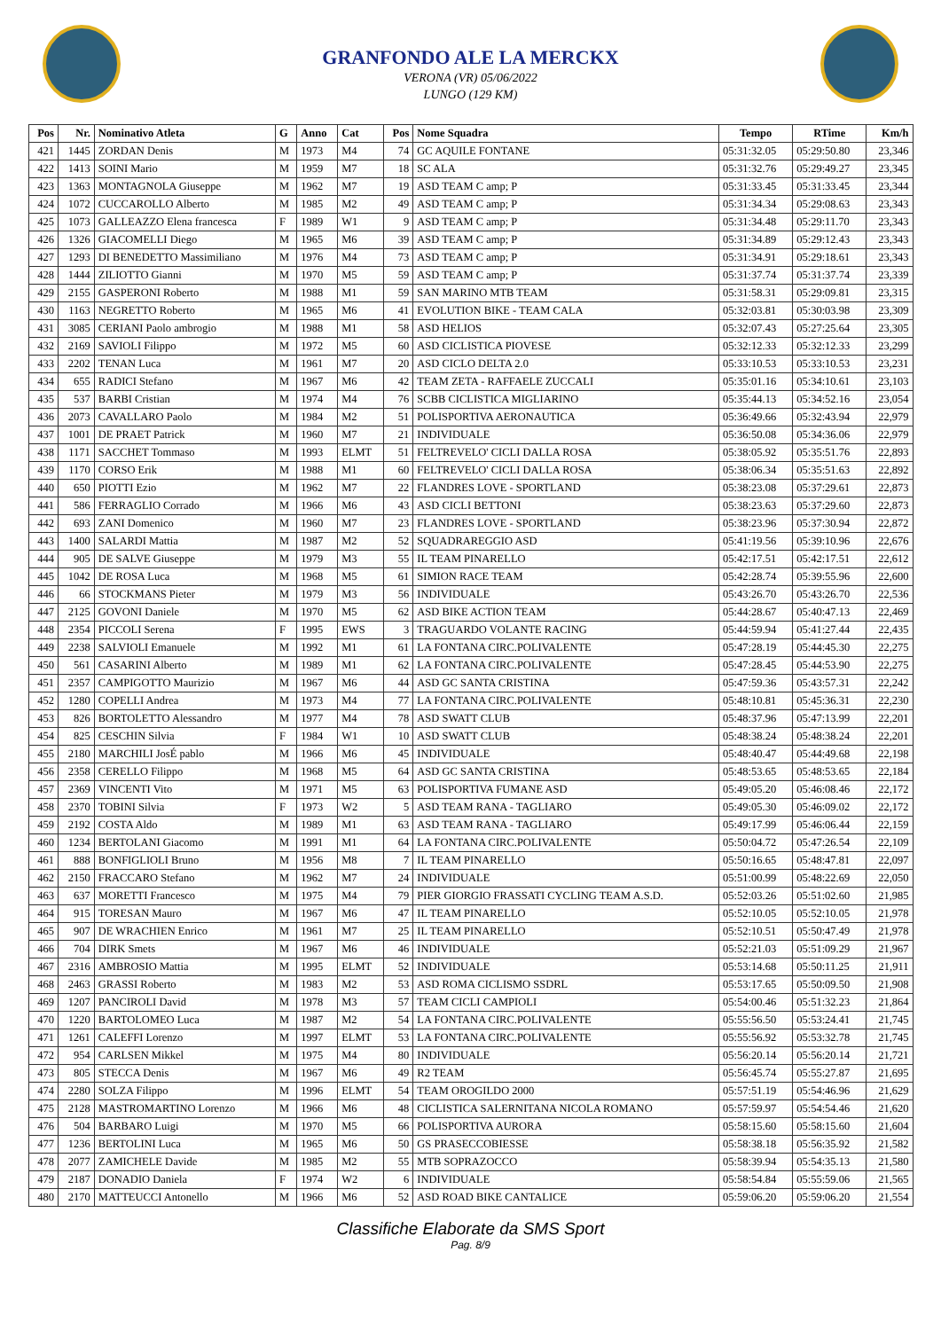GRANFONDO ALE LA MERCKX
VERONA (VR) 05/06/2022
LUNGO (129 KM)
| Pos | Nr. | Nominativo Atleta | G | Anno | Cat | Pos | Nome Squadra | Tempo | RTime | Km/h |
| --- | --- | --- | --- | --- | --- | --- | --- | --- | --- | --- |
| 421 | 1445 | ZORDAN Denis | M | 1973 | M4 | 74 | GC AQUILE FONTANE | 05:31:32.05 | 05:29:50.80 | 23,346 |
| 422 | 1413 | SOINI Mario | M | 1959 | M7 | 18 | SC ALA | 05:31:32.76 | 05:29:49.27 | 23,345 |
| 423 | 1363 | MONTAGNOLA Giuseppe | M | 1962 | M7 | 19 | ASD TEAM C amp; P | 05:31:33.45 | 05:31:33.45 | 23,344 |
| 424 | 1072 | CUCCAROLLO Alberto | M | 1985 | M2 | 49 | ASD TEAM C amp; P | 05:31:34.34 | 05:29:08.63 | 23,343 |
| 425 | 1073 | GALLEAZZO Elena francesca | F | 1989 | W1 | 9 | ASD TEAM C amp; P | 05:31:34.48 | 05:29:11.70 | 23,343 |
| 426 | 1326 | GIACOMELLI Diego | M | 1965 | M6 | 39 | ASD TEAM C amp; P | 05:31:34.89 | 05:29:12.43 | 23,343 |
| 427 | 1293 | DI BENEDETTO Massimiliano | M | 1976 | M4 | 73 | ASD TEAM C amp; P | 05:31:34.91 | 05:29:18.61 | 23,343 |
| 428 | 1444 | ZILIOTTO Gianni | M | 1970 | M5 | 59 | ASD TEAM C amp; P | 05:31:37.74 | 05:31:37.74 | 23,339 |
| 429 | 2155 | GASPERONI Roberto | M | 1988 | M1 | 59 | SAN MARINO MTB TEAM | 05:31:58.31 | 05:29:09.81 | 23,315 |
| 430 | 1163 | NEGRETTO Roberto | M | 1965 | M6 | 41 | EVOLUTION BIKE - TEAM CALA | 05:32:03.81 | 05:30:03.98 | 23,309 |
| 431 | 3085 | CERIANI Paolo ambrogio | M | 1988 | M1 | 58 | ASD HELIOS | 05:32:07.43 | 05:27:25.64 | 23,305 |
| 432 | 2169 | SAVIOLI Filippo | M | 1972 | M5 | 60 | ASD CICLISTICA PIOVESE | 05:32:12.33 | 05:32:12.33 | 23,299 |
| 433 | 2202 | TENAN Luca | M | 1961 | M7 | 20 | ASD CICLO DELTA 2.0 | 05:33:10.53 | 05:33:10.53 | 23,231 |
| 434 | 655 | RADICI Stefano | M | 1967 | M6 | 42 | TEAM ZETA - RAFFAELE ZUCCALI | 05:35:01.16 | 05:34:10.61 | 23,103 |
| 435 | 537 | BARBI Cristian | M | 1974 | M4 | 76 | SCBB CICLISTICA MIGLIARINO | 05:35:44.13 | 05:34:52.16 | 23,054 |
| 436 | 2073 | CAVALLARO Paolo | M | 1984 | M2 | 51 | POLISPORTIVA AERONAUTICA | 05:36:49.66 | 05:32:43.94 | 22,979 |
| 437 | 1001 | DE PRAET Patrick | M | 1960 | M7 | 21 | INDIVIDUALE | 05:36:50.08 | 05:34:36.06 | 22,979 |
| 438 | 1171 | SACCHET Tommaso | M | 1993 | ELMT | 51 | FELTREVELO' CICLI DALLA ROSA | 05:38:05.92 | 05:35:51.76 | 22,893 |
| 439 | 1170 | CORSO Erik | M | 1988 | M1 | 60 | FELTREVELO' CICLI DALLA ROSA | 05:38:06.34 | 05:35:51.63 | 22,892 |
| 440 | 650 | PIOTTI Ezio | M | 1962 | M7 | 22 | FLANDRES LOVE - SPORTLAND | 05:38:23.08 | 05:37:29.61 | 22,873 |
| 441 | 586 | FERRAGLIO Corrado | M | 1966 | M6 | 43 | ASD CICLI BETTONI | 05:38:23.63 | 05:37:29.60 | 22,873 |
| 442 | 693 | ZANI Domenico | M | 1960 | M7 | 23 | FLANDRES LOVE - SPORTLAND | 05:38:23.96 | 05:37:30.94 | 22,872 |
| 443 | 1400 | SALARDI Mattia | M | 1987 | M2 | 52 | SQUADRAREGGIO ASD | 05:41:19.56 | 05:39:10.96 | 22,676 |
| 444 | 905 | DE SALVE Giuseppe | M | 1979 | M3 | 55 | IL TEAM PINARELLO | 05:42:17.51 | 05:42:17.51 | 22,612 |
| 445 | 1042 | DE ROSA Luca | M | 1968 | M5 | 61 | SIMION RACE TEAM | 05:42:28.74 | 05:39:55.96 | 22,600 |
| 446 | 66 | STOCKMANS Pieter | M | 1979 | M3 | 56 | INDIVIDUALE | 05:43:26.70 | 05:43:26.70 | 22,536 |
| 447 | 2125 | GOVONI Daniele | M | 1970 | M5 | 62 | ASD BIKE ACTION TEAM | 05:44:28.67 | 05:40:47.13 | 22,469 |
| 448 | 2354 | PICCOLI Serena | F | 1995 | EWS | 3 | TRAGUARDO VOLANTE RACING | 05:44:59.94 | 05:41:27.44 | 22,435 |
| 449 | 2238 | SALVIOLI Emanuele | M | 1992 | M1 | 61 | LA FONTANA CIRC.POLIVALENTE | 05:47:28.19 | 05:44:45.30 | 22,275 |
| 450 | 561 | CASARINI Alberto | M | 1989 | M1 | 62 | LA FONTANA CIRC.POLIVALENTE | 05:47:28.45 | 05:44:53.90 | 22,275 |
| 451 | 2357 | CAMPIGOTTO Maurizio | M | 1967 | M6 | 44 | ASD GC SANTA CRISTINA | 05:47:59.36 | 05:43:57.31 | 22,242 |
| 452 | 1280 | COPELLI Andrea | M | 1973 | M4 | 77 | LA FONTANA CIRC.POLIVALENTE | 05:48:10.81 | 05:45:36.31 | 22,230 |
| 453 | 826 | BORTOLETTO Alessandro | M | 1977 | M4 | 78 | ASD SWATT CLUB | 05:48:37.96 | 05:47:13.99 | 22,201 |
| 454 | 825 | CESCHIN Silvia | F | 1984 | W1 | 10 | ASD SWATT CLUB | 05:48:38.24 | 05:48:38.24 | 22,201 |
| 455 | 2180 | MARCHILI JosÉ pablo | M | 1966 | M6 | 45 | INDIVIDUALE | 05:48:40.47 | 05:44:49.68 | 22,198 |
| 456 | 2358 | CERELLO Filippo | M | 1968 | M5 | 64 | ASD GC SANTA CRISTINA | 05:48:53.65 | 05:48:53.65 | 22,184 |
| 457 | 2369 | VINCENTI Vito | M | 1971 | M5 | 63 | POLISPORTIVA FUMANE ASD | 05:49:05.20 | 05:46:08.46 | 22,172 |
| 458 | 2370 | TOBINI Silvia | F | 1973 | W2 | 5 | ASD TEAM RANA - TAGLIARO | 05:49:05.30 | 05:46:09.02 | 22,172 |
| 459 | 2192 | COSTA Aldo | M | 1989 | M1 | 63 | ASD TEAM RANA - TAGLIARO | 05:49:17.99 | 05:46:06.44 | 22,159 |
| 460 | 1234 | BERTOLANI Giacomo | M | 1991 | M1 | 64 | LA FONTANA CIRC.POLIVALENTE | 05:50:04.72 | 05:47:26.54 | 22,109 |
| 461 | 888 | BONFIGLIOLI Bruno | M | 1956 | M8 | 7 | IL TEAM PINARELLO | 05:50:16.65 | 05:48:47.81 | 22,097 |
| 462 | 2150 | FRACCARO Stefano | M | 1962 | M7 | 24 | INDIVIDUALE | 05:51:00.99 | 05:48:22.69 | 22,050 |
| 463 | 637 | MORETTI Francesco | M | 1975 | M4 | 79 | PIER GIORGIO FRASSATI CYCLING TEAM A.S.D. | 05:52:03.26 | 05:51:02.60 | 21,985 |
| 464 | 915 | TORESAN Mauro | M | 1967 | M6 | 47 | IL TEAM PINARELLO | 05:52:10.05 | 05:52:10.05 | 21,978 |
| 465 | 907 | DE WRACHIEN Enrico | M | 1961 | M7 | 25 | IL TEAM PINARELLO | 05:52:10.51 | 05:50:47.49 | 21,978 |
| 466 | 704 | DIRK Smets | M | 1967 | M6 | 46 | INDIVIDUALE | 05:52:21.03 | 05:51:09.29 | 21,967 |
| 467 | 2316 | AMBROSIO Mattia | M | 1995 | ELMT | 52 | INDIVIDUALE | 05:53:14.68 | 05:50:11.25 | 21,911 |
| 468 | 2463 | GRASSI Roberto | M | 1983 | M2 | 53 | ASD ROMA CICLISMO SSDRL | 05:53:17.65 | 05:50:09.50 | 21,908 |
| 469 | 1207 | PANCIROLI David | M | 1978 | M3 | 57 | TEAM CICLI CAMPIOLI | 05:54:00.46 | 05:51:32.23 | 21,864 |
| 470 | 1220 | BARTOLOMEO Luca | M | 1987 | M2 | 54 | LA FONTANA CIRC.POLIVALENTE | 05:55:56.50 | 05:53:24.41 | 21,745 |
| 471 | 1261 | CALEFFI Lorenzo | M | 1997 | ELMT | 53 | LA FONTANA CIRC.POLIVALENTE | 05:55:56.92 | 05:53:32.78 | 21,745 |
| 472 | 954 | CARLSEN Mikkel | M | 1975 | M4 | 80 | INDIVIDUALE | 05:56:20.14 | 05:56:20.14 | 21,721 |
| 473 | 805 | STECCA Denis | M | 1967 | M6 | 49 | R2 TEAM | 05:56:45.74 | 05:55:27.87 | 21,695 |
| 474 | 2280 | SOLZA Filippo | M | 1996 | ELMT | 54 | TEAM OROGILDO 2000 | 05:57:51.19 | 05:54:46.96 | 21,629 |
| 475 | 2128 | MASTROMARTINO Lorenzo | M | 1966 | M6 | 48 | CICLISTICA SALERNITANA NICOLA ROMANO | 05:57:59.97 | 05:54:54.46 | 21,620 |
| 476 | 504 | BARBARO Luigi | M | 1970 | M5 | 66 | POLISPORTIVA AURORA | 05:58:15.60 | 05:58:15.60 | 21,604 |
| 477 | 1236 | BERTOLINI Luca | M | 1965 | M6 | 50 | GS PRASECCOBIESSE | 05:58:38.18 | 05:56:35.92 | 21,582 |
| 478 | 2077 | ZAMICHELE Davide | M | 1985 | M2 | 55 | MTB SOPRAZOCCO | 05:58:39.94 | 05:54:35.13 | 21,580 |
| 479 | 2187 | DONADIO Daniela | F | 1974 | W2 | 6 | INDIVIDUALE | 05:58:54.84 | 05:55:59.06 | 21,565 |
| 480 | 2170 | MATTEUCCI Antonello | M | 1966 | M6 | 52 | ASD ROAD BIKE CANTALICE | 05:59:06.20 | 05:59:06.20 | 21,554 |
Classifiche Elaborate da SMS Sport
Pag. 8/9